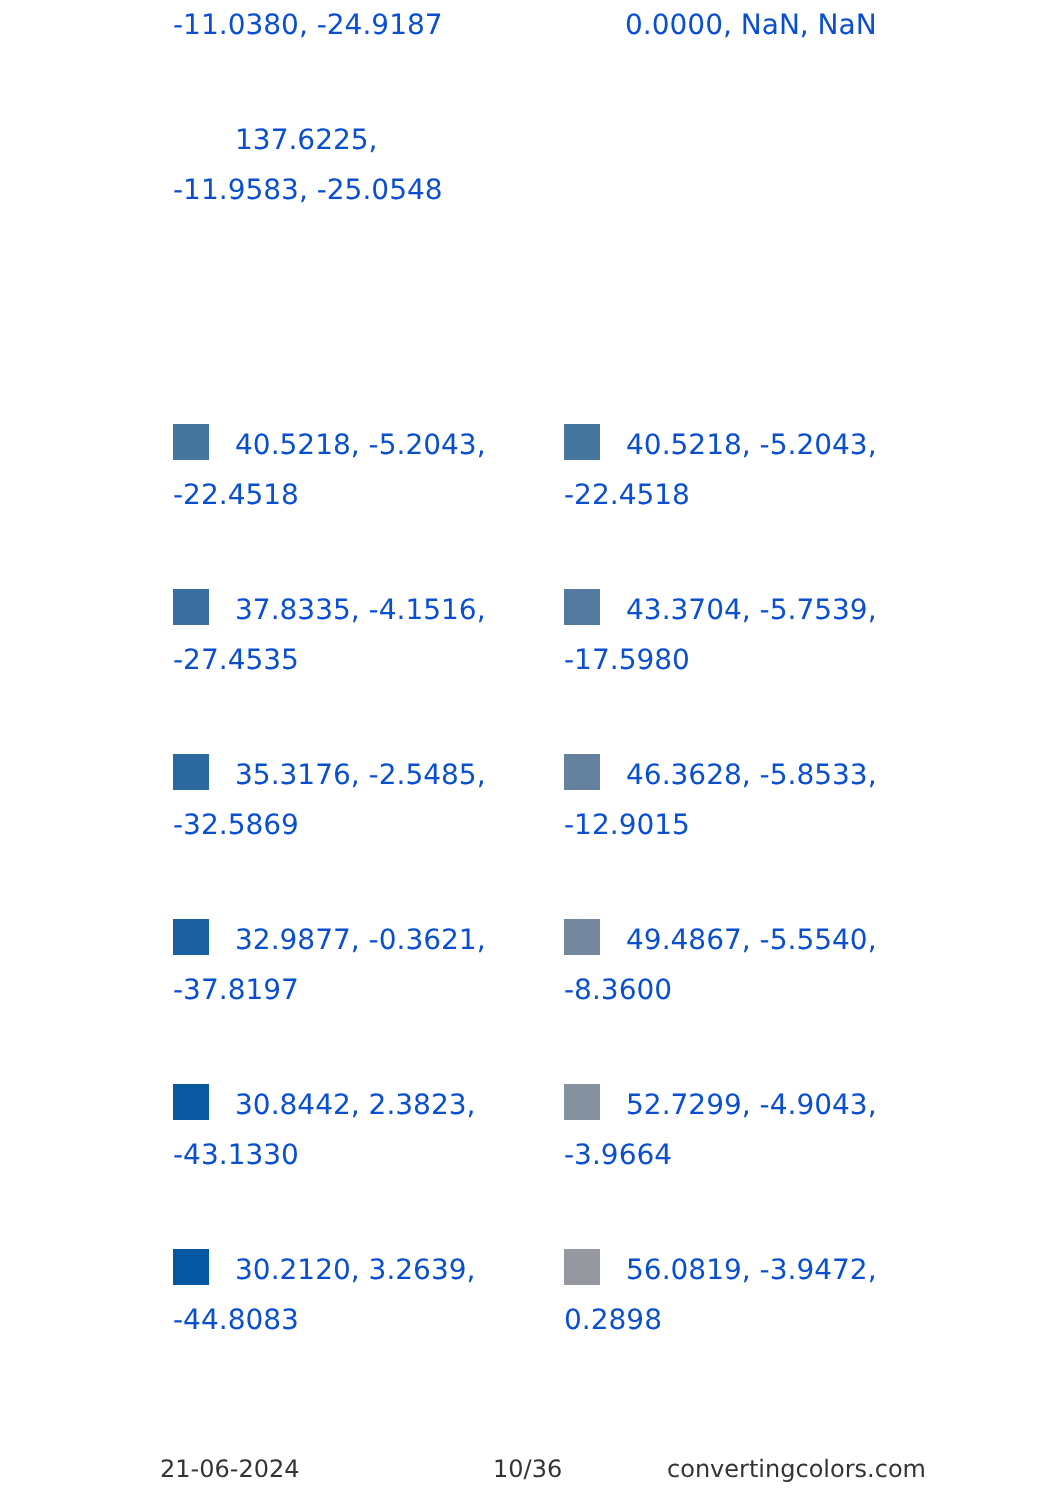-11.0380, -24.9187 0.0000, NaN, NaN
137.6225,
-11.9583, -25.0548
40.5218, -5.2043, -22.4518
40.5218, -5.2043, -22.4518
37.8335, -4.1516, -27.4535
43.3704, -5.7539, -17.5980
35.3176, -2.5485, -32.5869
46.3628, -5.8533, -12.9015
32.9877, -0.3621, -37.8197
49.4867, -5.5540, -8.3600
30.8442, 2.3823, -43.1330
52.7299, -4.9043, -3.9664
30.2120, 3.2639, -44.8083
56.0819, -3.9472, 0.2898
21-06-2024 10/36 convertingcolors.com